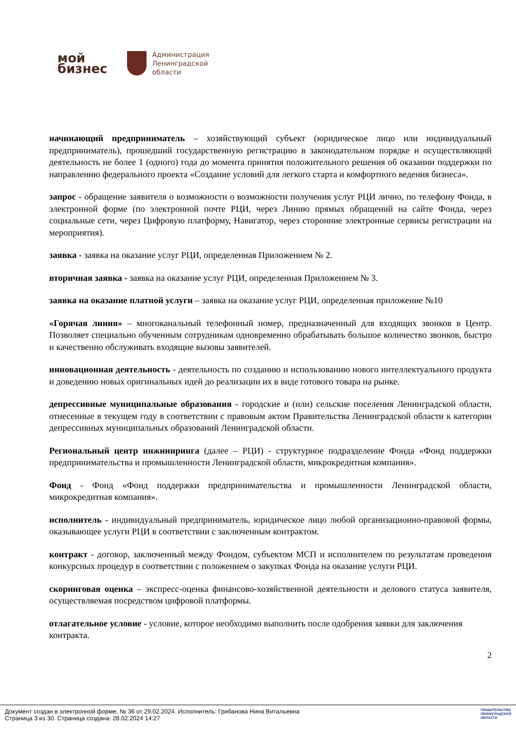мой
бизнес
Администрация
Ленинградской
области
начинающий предприниматель – хозяйствующий субъект (юридическое лицо или индивидуальный предприниматель), прошедший государственную регистрацию в законодательном порядке и осуществляющий деятельность не более 1 (одного) года до момента принятия положительного решения об оказании поддержки по направлению федерального проекта «Создание условий для легкого старта и комфортного ведения бизнеса».
запрос - обращение заявителя о возможности о возможности получения услуг РЦИ лично, по телефону Фонда, в электронной форме (по электронной почте РЦИ, через Линию прямых обращений на сайте Фонда, через социальные сети, через Цифровую платформу, Навигатор, через сторонние электронные сервисы регистрации на мероприятия).
заявка - заявка на оказание услуг РЦИ, определенная Приложением № 2.
вторичная заявка - заявка на оказание услуг РЦИ, определенная Приложением № 3.
заявка на оказание платной услуги – заявка на оказание услуг РЦИ, определенная приложение №10
«Горячая линия» – многоканальный телефонный номер, предназначенный для входящих звонков в Центр. Позволяет специально обученным сотрудникам одновременно обрабатывать большое количество звонков, быстро и качественно обслуживать входящие вызовы заявителей.
инновационная деятельность - деятельность по созданию и использованию нового интеллектуального продукта и доведению новых оригинальных идей до реализации их в виде готового товара на рынке.
депрессивные муниципальные образования - городские и (или) сельские поселения Ленинградской области, отнесенные в текущем году в соответствии с правовым актом Правительства Ленинградской области к категории депрессивных муниципальных образований Ленинградской области.
Региональный центр инжиниринга (далее – РЦИ) - структурное подразделение Фонда «Фонд поддержки предпринимательства и промышленности Ленинградской области, микрокредитная компания».
Фонд - Фонд «Фонд поддержки предпринимательства и промышленности Ленинградской области, микрокредитная компания».
исполнитель - индивидуальный предприниматель, юридическое лицо любой организационно-правовой формы, оказывающее услуги РЦИ в соответствии с заключенным контрактом.
контракт - договор, заключенный между Фондом, субъектом МСП и исполнителем по результатам проведения конкурсных процедур в соответствии с положением о закупках Фонда на оказание услуги РЦИ.
скоринговая оценка – экспресс-оценка финансово-хозяйственной деятельности и делового статуса заявителя, осуществляемая посредством цифровой платформы.
отлагательное условие - условие, которое необходимо выполнить после одобрения заявки для заключения контракта.
2
Документ создан в электронной форме. № 36 от 29.02.2024. Исполнитель: Грибанова Нина Витальевна
Страница 3 из 30. Страница создана: 28.02.2024 14:27
ПРАВИТЕЛЬСТВО
ЛЕНИНГРАДСКОЙ
ОБЛАСТИ